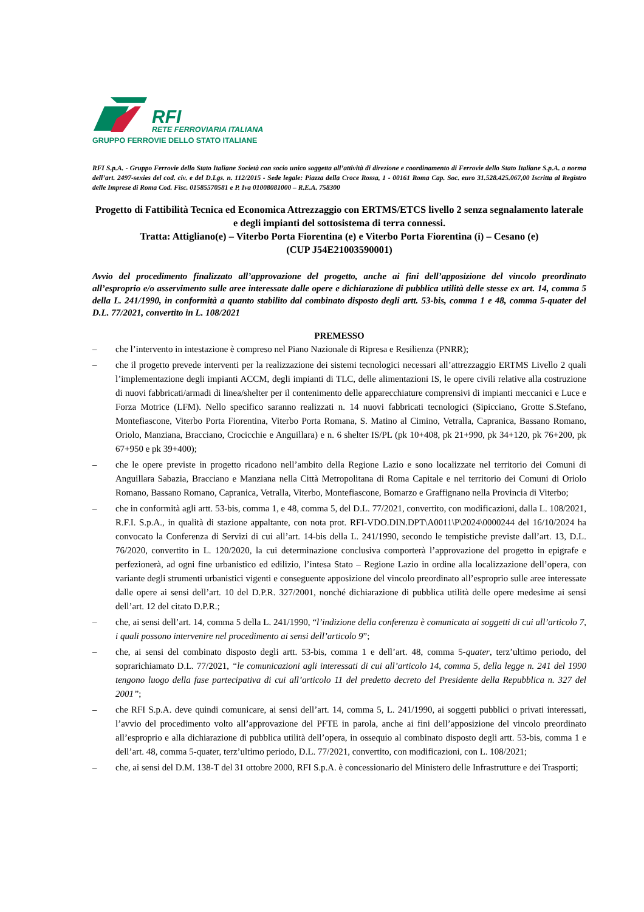RFI
RETE FERROVIARIA ITALIANA
GRUPPO FERROVIE DELLO STATO ITALIANE
RFI S.p.A. - Gruppo Ferrovie dello Stato Italiane Società con socio unico soggetta all’attività di direzione e coordinamento di Ferrovie dello Stato Italiane S.p.A. a norma dell’art. 2497-sexies del cod. civ. e del D.Lgs. n. 112/2015 - Sede legale: Piazza della Croce Rossa, 1 - 00161 Roma Cap. Soc. euro 31.528.425.067,00 Iscritta al Registro delle Imprese di Roma Cod. Fisc. 01585570581 e P. Iva 01008081000 – R.E.A. 758300
Progetto di Fattibilità Tecnica ed Economica Attrezzaggio con ERTMS/ETCS livello 2 senza segnalamento laterale e degli impianti del sottosistema di terra connessi.
Tratta: Attigliano(e) – Viterbo Porta Fiorentina (e) e Viterbo Porta Fiorentina (i) – Cesano (e)
(CUP J54E21003590001)
Avvio del procedimento finalizzato all’approvazione del progetto, anche ai fini dell’apposizione del vincolo preordinato all’esproprio e/o asservimento sulle aree interessate dalle opere e dichiarazione di pubblica utilità delle stesse ex art. 14, comma 5 della L. 241/1990, in conformità a quanto stabilito dal combinato disposto degli artt. 53-bis, comma 1 e 48, comma 5-quater del D.L. 77/2021, convertito in L. 108/2021
PREMESSO
– che l’intervento in intestazione è compreso nel Piano Nazionale di Ripresa e Resilienza (PNRR);
– che il progetto prevede interventi per la realizzazione dei sistemi tecnologici necessari all’attrezzaggio ERTMS Livello 2 quali l’implementazione degli impianti ACCM, degli impianti di TLC, delle alimentazioni IS, le opere civili relative alla costruzione di nuovi fabbricati/armadi di linea/shelter per il contenimento delle apparecchiature comprensivi di impianti meccanici e Luce e Forza Motrice (LFM). Nello specifico saranno realizzati n. 14 nuovi fabbricati tecnologici (Sipicciano, Grotte S.Stefano, Montefiascone, Viterbo Porta Fiorentina, Viterbo Porta Romana, S. Matino al Cimino, Vetralla, Capranica, Bassano Romano, Oriolo, Manziana, Bracciano, Crocicchie e Anguillara) e n. 6 shelter IS/PL (pk 10+408, pk 21+990, pk 34+120, pk 76+200, pk 67+950 e pk 39+400);
– che le opere previste in progetto ricadono nell’ambito della Regione Lazio e sono localizzate nel territorio dei Comuni di Anguillara Sabazia, Bracciano e Manziana nella Città Metropolitana di Roma Capitale e nel territorio dei Comuni di Oriolo Romano, Bassano Romano, Capranica, Vetralla, Viterbo, Montefiascone, Bomarzo e Graffignano nella Provincia di Viterbo;
– che in conformità agli artt. 53-bis, comma 1, e 48, comma 5, del D.L. 77/2021, convertito, con modificazioni, dalla L. 108/2021, R.F.I. S.p.A., in qualità di stazione appaltante, con nota prot. RFI-VDO.DIN.DPT\A0011\P\2024\0000244 del 16/10/2024 ha convocato la Conferenza di Servizi di cui all’art. 14-bis della L. 241/1990, secondo le tempistiche previste dall’art. 13, D.L. 76/2020, convertito in L. 120/2020, la cui determinazione conclusiva comporterà l’approvazione del progetto in epigrafe e perfezionerà, ad ogni fine urbanistico ed edilizio, l’intesa Stato – Regione Lazio in ordine alla localizzazione dell’opera, con variante degli strumenti urbanistici vigenti e conseguente apposizione del vincolo preordinato all’esproprio sulle aree interessate dalle opere ai sensi dell’art. 10 del D.P.R. 327/2001, nonché dichiarazione di pubblica utilità delle opere medesime ai sensi dell’art. 12 del citato D.P.R.;
– che, ai sensi dell’art. 14, comma 5 della L. 241/1990, “l’indizione della conferenza è comunicata ai soggetti di cui all’articolo 7, i quali possono intervenire nel procedimento ai sensi dell’articolo 9”;
– che, ai sensi del combinato disposto degli artt. 53-bis, comma 1 e dell’art. 48, comma 5-quater, terz’ultimo periodo, del soprarichiamato D.L. 77/2021, “le comunicazioni agli interessati di cui all’articolo 14, comma 5, della legge n. 241 del 1990 tengono luogo della fase partecipativa di cui all’articolo 11 del predetto decreto del Presidente della Repubblica n. 327 del 2001”;
– che RFI S.p.A. deve quindi comunicare, ai sensi dell’art. 14, comma 5, L. 241/1990, ai soggetti pubblici o privati interessati, l’avvio del procedimento volto all’approvazione del PFTE in parola, anche ai fini dell’apposizione del vincolo preordinato all’esproprio e alla dichiarazione di pubblica utilità dell’opera, in ossequio al combinato disposto degli artt. 53-bis, comma 1 e dell’art. 48, comma 5-quater, terz’ultimo periodo, D.L. 77/2021, convertito, con modificazioni, con L. 108/2021;
– che, ai sensi del D.M. 138-T del 31 ottobre 2000, RFI S.p.A. è concessionario del Ministero delle Infrastrutture e dei Trasporti;